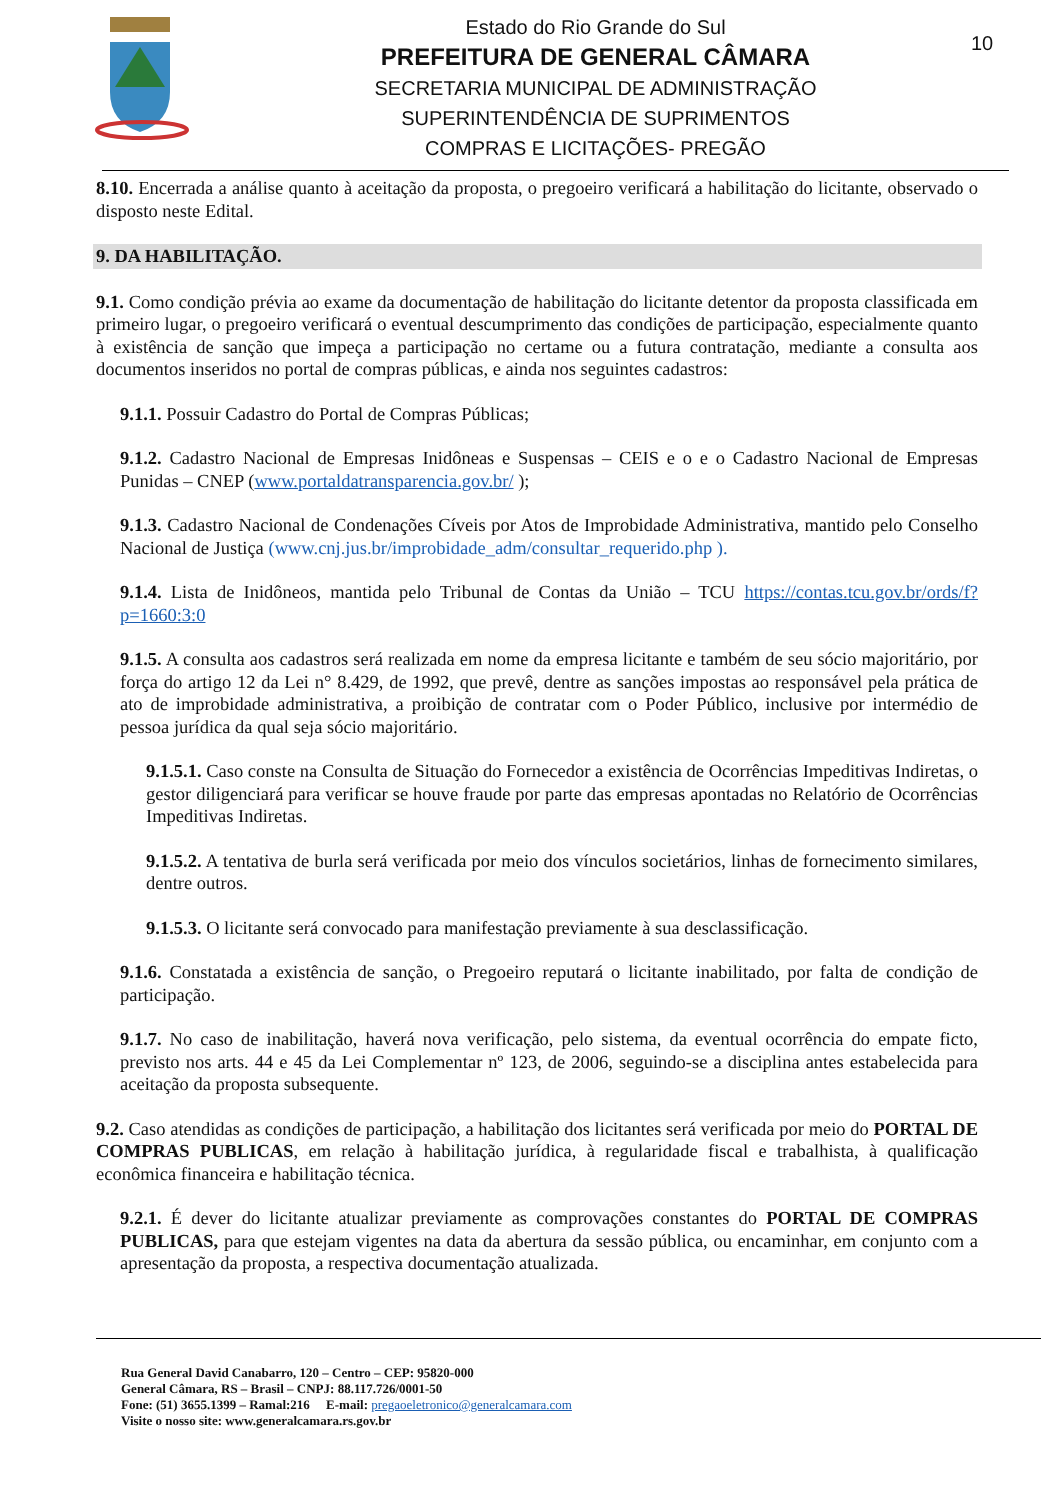Estado do Rio Grande do Sul
PREFEITURA DE GENERAL CÂMARA
SECRETARIA MUNICIPAL DE ADMINISTRAÇÃO
SUPERINTENDÊNCIA DE SUPRIMENTOS
COMPRAS E LICITAÇÕES- PREGÃO
10
8.10. Encerrada a análise quanto à aceitação da proposta, o pregoeiro verificará a habilitação do licitante, observado o disposto neste Edital.
9. DA HABILITAÇÃO.
9.1. Como condição prévia ao exame da documentação de habilitação do licitante detentor da proposta classificada em primeiro lugar, o pregoeiro verificará o eventual descumprimento das condições de participação, especialmente quanto à existência de sanção que impeça a participação no certame ou a futura contratação, mediante a consulta aos documentos inseridos no portal de compras públicas, e ainda nos seguintes cadastros:
9.1.1. Possuir Cadastro do Portal de Compras Públicas;
9.1.2. Cadastro Nacional de Empresas Inidôneas e Suspensas – CEIS e o e o Cadastro Nacional de Empresas Punidas – CNEP (www.portaldatransparencia.gov.br/ );
9.1.3. Cadastro Nacional de Condenações Cíveis por Atos de Improbidade Administrativa, mantido pelo Conselho Nacional de Justiça (www.cnj.jus.br/improbidade_adm/consultar_requerido.php ).
9.1.4. Lista de Inidôneos, mantida pelo Tribunal de Contas da União – TCU https://contas.tcu.gov.br/ords/f?p=1660:3:0
9.1.5. A consulta aos cadastros será realizada em nome da empresa licitante e também de seu sócio majoritário, por força do artigo 12 da Lei n° 8.429, de 1992, que prevê, dentre as sanções impostas ao responsável pela prática de ato de improbidade administrativa, a proibição de contratar com o Poder Público, inclusive por intermédio de pessoa jurídica da qual seja sócio majoritário.
9.1.5.1. Caso conste na Consulta de Situação do Fornecedor a existência de Ocorrências Impeditivas Indiretas, o gestor diligenciará para verificar se houve fraude por parte das empresas apontadas no Relatório de Ocorrências Impeditivas Indiretas.
9.1.5.2. A tentativa de burla será verificada por meio dos vínculos societários, linhas de fornecimento similares, dentre outros.
9.1.5.3. O licitante será convocado para manifestação previamente à sua desclassificação.
9.1.6. Constatada a existência de sanção, o Pregoeiro reputará o licitante inabilitado, por falta de condição de participação.
9.1.7. No caso de inabilitação, haverá nova verificação, pelo sistema, da eventual ocorrência do empate ficto, previsto nos arts. 44 e 45 da Lei Complementar nº 123, de 2006, seguindo-se a disciplina antes estabelecida para aceitação da proposta subsequente.
9.2. Caso atendidas as condições de participação, a habilitação dos licitantes será verificada por meio do PORTAL DE COMPRAS PUBLICAS, em relação à habilitação jurídica, à regularidade fiscal e trabalhista, à qualificação econômica financeira e habilitação técnica.
9.2.1. É dever do licitante atualizar previamente as comprovações constantes do PORTAL DE COMPRAS PUBLICAS, para que estejam vigentes na data da abertura da sessão pública, ou encaminhar, em conjunto com a apresentação da proposta, a respectiva documentação atualizada.
Rua General David Canabarro, 120 – Centro – CEP: 95820-000
General Câmara, RS – Brasil – CNPJ: 88.117.726/0001-50
Fone: (51) 3655.1399 – Ramal:216 E-mail: pregaoeletronico@generalcamara.com
Visite o nosso site: www.generalcamara.rs.gov.br